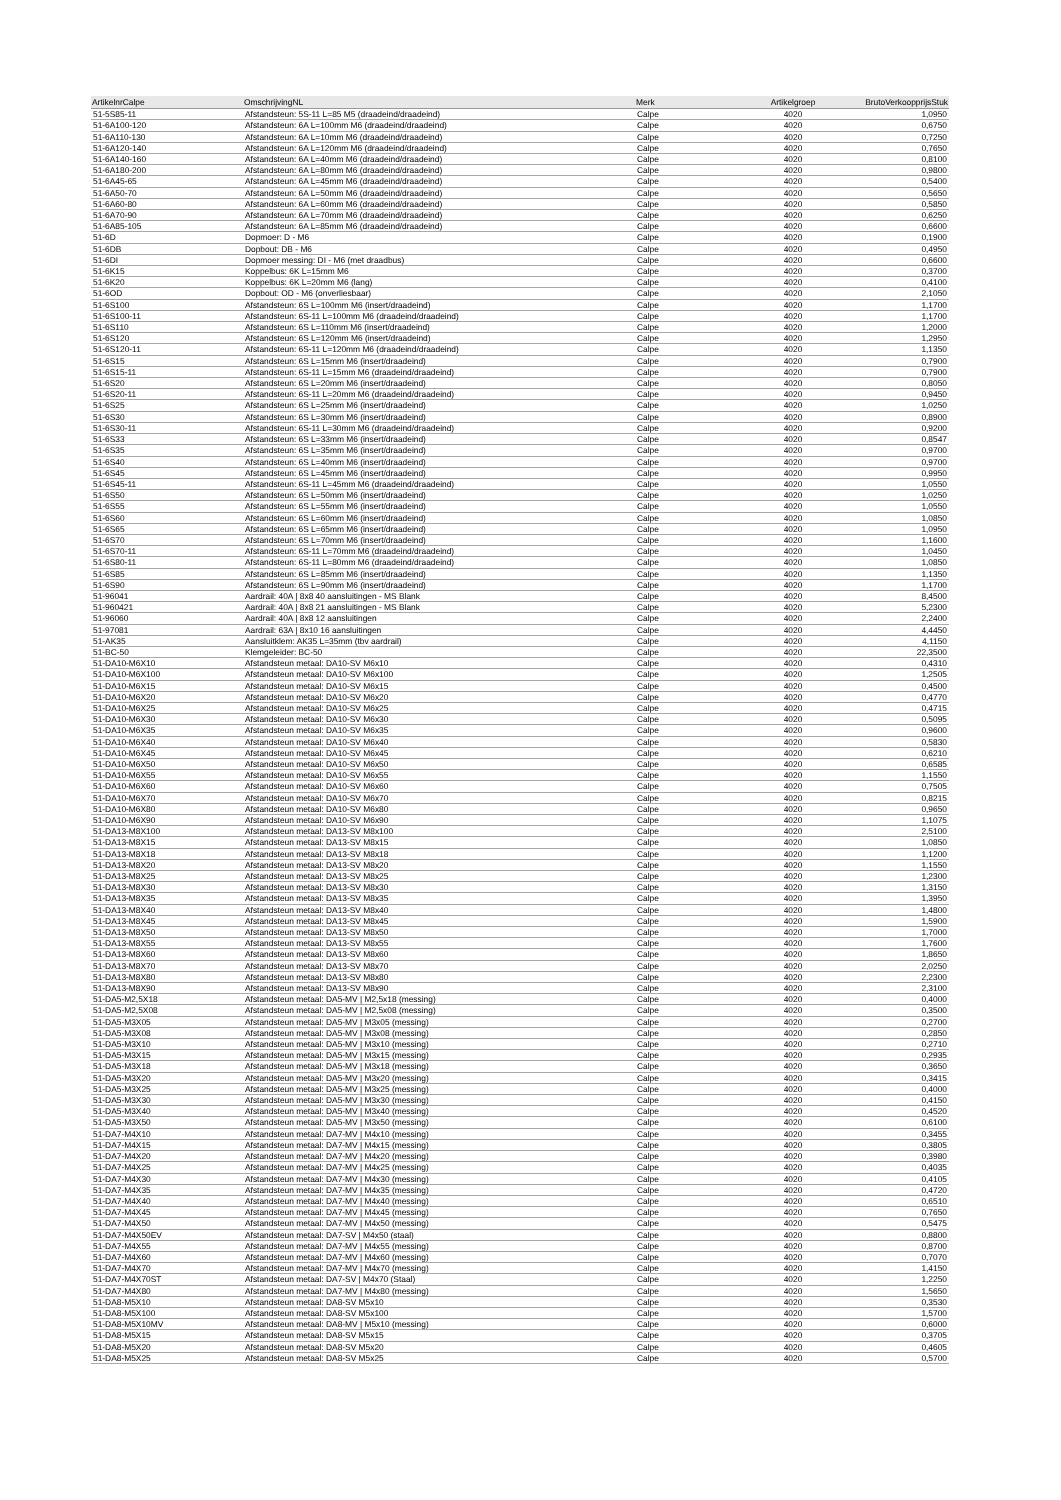| ArtikelnrCalpe | OmschrijvingNL | Merk | Artikelgroep | BrutoVerkoopprijsStuk |
| --- | --- | --- | --- | --- |
| 51-5S85-11 | Afstandsteun: 5S-11 L=85 M5 (draadeind/draadeind) | Calpe | 4020 | 1,0950 |
| 51-6A100-120 | Afstandsteun: 6A L=100mm M6 (draadeind/draadeind) | Calpe | 4020 | 0,6750 |
| 51-6A110-130 | Afstandsteun: 6A L=10mm M6 (draadeind/draadeind) | Calpe | 4020 | 0,7250 |
| 51-6A120-140 | Afstandsteun: 6A L=120mm M6 (draadeind/draadeind) | Calpe | 4020 | 0,7650 |
| 51-6A140-160 | Afstandsteun: 6A L=40mm M6 (draadeind/draadeind) | Calpe | 4020 | 0,8100 |
| 51-6A180-200 | Afstandsteun: 6A L=80mm M6 (draadeind/draadeind) | Calpe | 4020 | 0,9800 |
| 51-6A45-65 | Afstandsteun: 6A L=45mm M6 (draadeind/draadeind) | Calpe | 4020 | 0,5400 |
| 51-6A50-70 | Afstandsteun: 6A L=50mm M6 (draadeind/draadeind) | Calpe | 4020 | 0,5650 |
| 51-6A60-80 | Afstandsteun: 6A L=60mm M6 (draadeind/draadeind) | Calpe | 4020 | 0,5850 |
| 51-6A70-90 | Afstandsteun: 6A L=70mm M6 (draadeind/draadeind) | Calpe | 4020 | 0,6250 |
| 51-6A85-105 | Afstandsteun: 6A L=85mm M6 (draadeind/draadeind) | Calpe | 4020 | 0,6600 |
| 51-6D | Dopmoer: D - M6 | Calpe | 4020 | 0,1900 |
| 51-6DB | Dopbout: DB - M6 | Calpe | 4020 | 0,4950 |
| 51-6DI | Dopmoer messing: DI - M6 (met draadbus) | Calpe | 4020 | 0,6600 |
| 51-6K15 | Koppelbus: 6K L=15mm M6 | Calpe | 4020 | 0,3700 |
| 51-6K20 | Koppelbus: 6K L=20mm M6 (lang) | Calpe | 4020 | 0,4100 |
| 51-6OD | Dopbout: OD - M6 (onverliesbaar) | Calpe | 4020 | 2,1050 |
| 51-6S100 | Afstandsteun: 6S L=100mm M6 (insert/draadeind) | Calpe | 4020 | 1,1700 |
| 51-6S100-11 | Afstandsteun: 6S-11 L=100mm M6 (draadeind/draadeind) | Calpe | 4020 | 1,1700 |
| 51-6S110 | Afstandsteun: 6S L=110mm M6 (insert/draadeind) | Calpe | 4020 | 1,2000 |
| 51-6S120 | Afstandsteun: 6S L=120mm M6 (insert/draadeind) | Calpe | 4020 | 1,2950 |
| 51-6S120-11 | Afstandsteun: 6S-11 L=120mm M6 (draadeind/draadeind) | Calpe | 4020 | 1,1350 |
| 51-6S15 | Afstandsteun: 6S L=15mm M6 (insert/draadeind) | Calpe | 4020 | 0,7900 |
| 51-6S15-11 | Afstandsteun: 6S-11 L=15mm M6 (draadeind/draadeind) | Calpe | 4020 | 0,7900 |
| 51-6S20 | Afstandsteun: 6S L=20mm M6 (insert/draadeind) | Calpe | 4020 | 0,8050 |
| 51-6S20-11 | Afstandsteun: 6S-11 L=20mm M6 (draadeind/draadeind) | Calpe | 4020 | 0,9450 |
| 51-6S25 | Afstandsteun: 6S L=25mm M6 (insert/draadeind) | Calpe | 4020 | 1,0250 |
| 51-6S30 | Afstandsteun: 6S L=30mm M6 (insert/draadeind) | Calpe | 4020 | 0,8900 |
| 51-6S30-11 | Afstandsteun: 6S-11 L=30mm M6 (draadeind/draadeind) | Calpe | 4020 | 0,9200 |
| 51-6S33 | Afstandsteun: 6S L=33mm M6 (insert/draadeind) | Calpe | 4020 | 0,8547 |
| 51-6S35 | Afstandsteun: 6S L=35mm M6 (insert/draadeind) | Calpe | 4020 | 0,9700 |
| 51-6S40 | Afstandsteun: 6S L=40mm M6 (insert/draadeind) | Calpe | 4020 | 0,9700 |
| 51-6S45 | Afstandsteun: 6S L=45mm M6 (insert/draadeind) | Calpe | 4020 | 0,9950 |
| 51-6S45-11 | Afstandsteun: 6S-11 L=45mm M6 (draadeind/draadeind) | Calpe | 4020 | 1,0550 |
| 51-6S50 | Afstandsteun: 6S L=50mm M6 (insert/draadeind) | Calpe | 4020 | 1,0250 |
| 51-6S55 | Afstandsteun: 6S L=55mm M6 (insert/draadeind) | Calpe | 4020 | 1,0550 |
| 51-6S60 | Afstandsteun: 6S L=60mm M6 (insert/draadeind) | Calpe | 4020 | 1,0850 |
| 51-6S65 | Afstandsteun: 6S L=65mm M6 (insert/draadeind) | Calpe | 4020 | 1,0950 |
| 51-6S70 | Afstandsteun: 6S L=70mm M6 (insert/draadeind) | Calpe | 4020 | 1,1600 |
| 51-6S70-11 | Afstandsteun: 6S-11 L=70mm M6 (draadeind/draadeind) | Calpe | 4020 | 1,0450 |
| 51-6S80-11 | Afstandsteun: 6S-11 L=80mm M6 (draadeind/draadeind) | Calpe | 4020 | 1,0850 |
| 51-6S85 | Afstandsteun: 6S L=85mm M6 (insert/draadeind) | Calpe | 4020 | 1,1350 |
| 51-6S90 | Afstandsteun: 6S L=90mm M6 (insert/draadeind) | Calpe | 4020 | 1,1700 |
| 51-96041 | Aardrail: 40A / 8x8 40 aansluitingen - MS Blank | Calpe | 4020 | 8,4500 |
| 51-960421 | Aardrail: 40A / 8x8 21 aansluitingen - MS Blank | Calpe | 4020 | 5,2300 |
| 51-96060 | Aardrail: 40A / 8x8 12 aansluitingen | Calpe | 4020 | 2,2400 |
| 51-97081 | Aardrail: 63A / 8x10 16 aansluitingen | Calpe | 4020 | 4,4450 |
| 51-AK35 | Aansluitklem: AK35 L=35mm (tbv aardrail) | Calpe | 4020 | 4,1150 |
| 51-BC-50 | Klemgeleider: BC-50 | Calpe | 4020 | 22,3500 |
| 51-DA10-M6X10 | Afstandsteun metaal: DA10-SV M6x10 | Calpe | 4020 | 0,4310 |
| 51-DA10-M6X100 | Afstandsteun metaal: DA10-SV M6x100 | Calpe | 4020 | 1,2505 |
| 51-DA10-M6X15 | Afstandsteun metaal: DA10-SV M6x15 | Calpe | 4020 | 0,4500 |
| 51-DA10-M6X20 | Afstandsteun metaal: DA10-SV M6x20 | Calpe | 4020 | 0,4770 |
| 51-DA10-M6X25 | Afstandsteun metaal: DA10-SV M6x25 | Calpe | 4020 | 0,4715 |
| 51-DA10-M6X30 | Afstandsteun metaal: DA10-SV M6x30 | Calpe | 4020 | 0,5095 |
| 51-DA10-M6X35 | Afstandsteun metaal: DA10-SV M6x35 | Calpe | 4020 | 0,9600 |
| 51-DA10-M6X40 | Afstandsteun metaal: DA10-SV M6x40 | Calpe | 4020 | 0,5830 |
| 51-DA10-M6X45 | Afstandsteun metaal: DA10-SV M6x45 | Calpe | 4020 | 0,6210 |
| 51-DA10-M6X50 | Afstandsteun metaal: DA10-SV M6x50 | Calpe | 4020 | 0,6585 |
| 51-DA10-M6X55 | Afstandsteun metaal: DA10-SV M6x55 | Calpe | 4020 | 1,1550 |
| 51-DA10-M6X60 | Afstandsteun metaal: DA10-SV M6x60 | Calpe | 4020 | 0,7505 |
| 51-DA10-M6X70 | Afstandsteun metaal: DA10-SV M6x70 | Calpe | 4020 | 0,8215 |
| 51-DA10-M6X80 | Afstandsteun metaal: DA10-SV M6x80 | Calpe | 4020 | 0,9650 |
| 51-DA10-M6X90 | Afstandsteun metaal: DA10-SV M6x90 | Calpe | 4020 | 1,1075 |
| 51-DA13-M8X100 | Afstandsteun metaal: DA13-SV M8x100 | Calpe | 4020 | 2,5100 |
| 51-DA13-M8X15 | Afstandsteun metaal: DA13-SV M8x15 | Calpe | 4020 | 1,0850 |
| 51-DA13-M8X18 | Afstandsteun metaal: DA13-SV M8x18 | Calpe | 4020 | 1,1200 |
| 51-DA13-M8X20 | Afstandsteun metaal: DA13-SV M8x20 | Calpe | 4020 | 1,1550 |
| 51-DA13-M8X25 | Afstandsteun metaal: DA13-SV M8x25 | Calpe | 4020 | 1,2300 |
| 51-DA13-M8X30 | Afstandsteun metaal: DA13-SV M8x30 | Calpe | 4020 | 1,3150 |
| 51-DA13-M8X35 | Afstandsteun metaal: DA13-SV M8x35 | Calpe | 4020 | 1,3950 |
| 51-DA13-M8X40 | Afstandsteun metaal: DA13-SV M8x40 | Calpe | 4020 | 1,4800 |
| 51-DA13-M8X45 | Afstandsteun metaal: DA13-SV M8x45 | Calpe | 4020 | 1,5900 |
| 51-DA13-M8X50 | Afstandsteun metaal: DA13-SV M8x50 | Calpe | 4020 | 1,7000 |
| 51-DA13-M8X55 | Afstandsteun metaal: DA13-SV M8x55 | Calpe | 4020 | 1,7600 |
| 51-DA13-M8X60 | Afstandsteun metaal: DA13-SV M8x60 | Calpe | 4020 | 1,8650 |
| 51-DA13-M8X70 | Afstandsteun metaal: DA13-SV M8x70 | Calpe | 4020 | 2,0250 |
| 51-DA13-M8X80 | Afstandsteun metaal: DA13-SV M8x80 | Calpe | 4020 | 2,2300 |
| 51-DA13-M8X90 | Afstandsteun metaal: DA13-SV M8x90 | Calpe | 4020 | 2,3100 |
| 51-DA5-M2,5X18 | Afstandsteun metaal: DA5-MV / M2,5x18 (messing) | Calpe | 4020 | 0,4000 |
| 51-DA5-M2,5X08 | Afstandsteun metaal: DA5-MV / M2,5x08 (messing) | Calpe | 4020 | 0,3500 |
| 51-DA5-M3X05 | Afstandsteun metaal: DA5-MV / M3x05 (messing) | Calpe | 4020 | 0,2700 |
| 51-DA5-M3X08 | Afstandsteun metaal: DA5-MV / M3x08 (messing) | Calpe | 4020 | 0,2850 |
| 51-DA5-M3X10 | Afstandsteun metaal: DA5-MV / M3x10 (messing) | Calpe | 4020 | 0,2710 |
| 51-DA5-M3X15 | Afstandsteun metaal: DA5-MV / M3x15 (messing) | Calpe | 4020 | 0,2935 |
| 51-DA5-M3X18 | Afstandsteun metaal: DA5-MV / M3x18 (messing) | Calpe | 4020 | 0,3650 |
| 51-DA5-M3X20 | Afstandsteun metaal: DA5-MV / M3x20 (messing) | Calpe | 4020 | 0,3415 |
| 51-DA5-M3X25 | Afstandsteun metaal: DA5-MV / M3x25 (messing) | Calpe | 4020 | 0,4000 |
| 51-DA5-M3X30 | Afstandsteun metaal: DA5-MV / M3x30 (messing) | Calpe | 4020 | 0,4150 |
| 51-DA5-M3X40 | Afstandsteun metaal: DA5-MV / M3x40 (messing) | Calpe | 4020 | 0,4520 |
| 51-DA5-M3X50 | Afstandsteun metaal: DA5-MV / M3x50 (messing) | Calpe | 4020 | 0,6100 |
| 51-DA7-M4X10 | Afstandsteun metaal: DA7-MV / M4x10 (messing) | Calpe | 4020 | 0,3455 |
| 51-DA7-M4X15 | Afstandsteun metaal: DA7-MV / M4x15 (messing) | Calpe | 4020 | 0,3805 |
| 51-DA7-M4X20 | Afstandsteun metaal: DA7-MV / M4x20 (messing) | Calpe | 4020 | 0,3980 |
| 51-DA7-M4X25 | Afstandsteun metaal: DA7-MV / M4x25 (messing) | Calpe | 4020 | 0,4035 |
| 51-DA7-M4X30 | Afstandsteun metaal: DA7-MV / M4x30 (messing) | Calpe | 4020 | 0,4105 |
| 51-DA7-M4X35 | Afstandsteun metaal: DA7-MV / M4x35 (messing) | Calpe | 4020 | 0,4720 |
| 51-DA7-M4X40 | Afstandsteun metaal: DA7-MV / M4x40 (messing) | Calpe | 4020 | 0,6510 |
| 51-DA7-M4X45 | Afstandsteun metaal: DA7-MV / M4x45 (messing) | Calpe | 4020 | 0,7650 |
| 51-DA7-M4X50 | Afstandsteun metaal: DA7-MV / M4x50 (messing) | Calpe | 4020 | 0,5475 |
| 51-DA7-M4X50EV | Afstandsteun metaal: DA7-SV / M4x50 (staal) | Calpe | 4020 | 0,8800 |
| 51-DA7-M4X55 | Afstandsteun metaal: DA7-MV / M4x55 (messing) | Calpe | 4020 | 0,8700 |
| 51-DA7-M4X60 | Afstandsteun metaal: DA7-MV / M4x60 (messing) | Calpe | 4020 | 0,7070 |
| 51-DA7-M4X70 | Afstandsteun metaal: DA7-MV / M4x70 (messing) | Calpe | 4020 | 1,4150 |
| 51-DA7-M4X70ST | Afstandsteun metaal: DA7-SV / M4x70 (Staal) | Calpe | 4020 | 1,2250 |
| 51-DA7-M4X80 | Afstandsteun metaal: DA7-MV / M4x80 (messing) | Calpe | 4020 | 1,5650 |
| 51-DA8-M5X10 | Afstandsteun metaal: DA8-SV M5x10 | Calpe | 4020 | 0,3530 |
| 51-DA8-M5X100 | Afstandsteun metaal: DA8-SV M5x100 | Calpe | 4020 | 1,5700 |
| 51-DA8-M5X10MV | Afstandsteun metaal: DA8-MV / M5x10 (messing) | Calpe | 4020 | 0,6000 |
| 51-DA8-M5X15 | Afstandsteun metaal: DA8-SV M5x15 | Calpe | 4020 | 0,3705 |
| 51-DA8-M5X20 | Afstandsteun metaal: DA8-SV M5x20 | Calpe | 4020 | 0,4605 |
| 51-DA8-M5X25 | Afstandsteun metaal: DA8-SV M5x25 | Calpe | 4020 | 0,5700 |